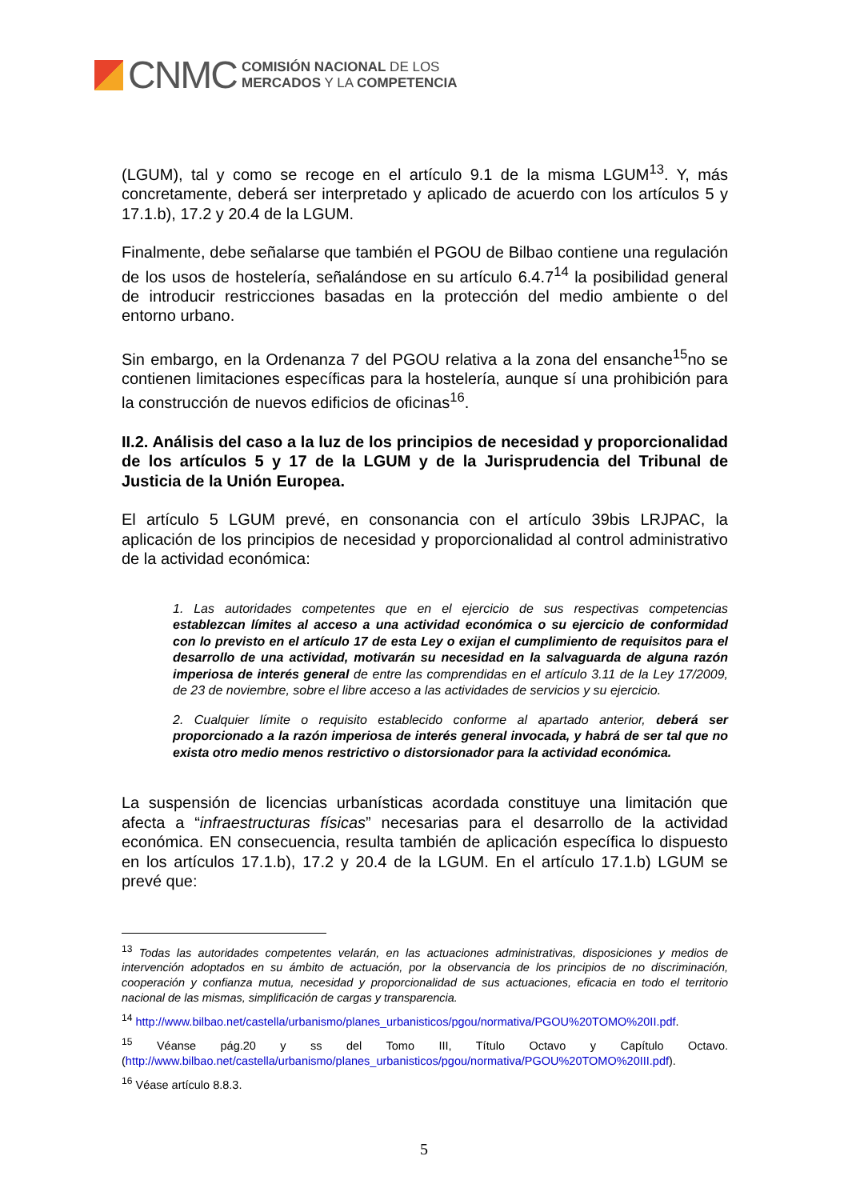CNMC
COMISIÓN NACIONAL DE LOS
MERCADOS Y LA COMPETENCIA
(LGUM), tal y como se recoge en el artículo 9.1 de la misma LGUM<sup>13</sup>. Y, más concretamente, deberá ser interpretado y aplicado de acuerdo con los artículos 5 y 17.1.b), 17.2 y 20.4 de la LGUM.
Finalmente, debe señalarse que también el PGOU de Bilbao contiene una regulación de los usos de hostelería, señalándose en su artículo 6.4.7<sup>14</sup> la posibilidad general de introducir restricciones basadas en la protección del medio ambiente o del entorno urbano.
Sin embargo, en la Ordenanza 7 del PGOU relativa a la zona del ensanche<sup>15</sup>no se contienen limitaciones específicas para la hostelería, aunque sí una prohibición para la construcción de nuevos edificios de oficinas<sup>16</sup>.
II.2. Análisis del caso a la luz de los principios de necesidad y proporcionalidad de los artículos 5 y 17 de la LGUM y de la Jurisprudencia del Tribunal de Justicia de la Unión Europea.
El artículo 5 LGUM prevé, en consonancia con el artículo 39bis LRJPAC, la aplicación de los principios de necesidad y proporcionalidad al control administrativo de la actividad económica:
1. Las autoridades competentes que en el ejercicio de sus respectivas competencias establezcan límites al acceso a una actividad económica o su ejercicio de conformidad con lo previsto en el artículo 17 de esta Ley o exijan el cumplimiento de requisitos para el desarrollo de una actividad, motivarán su necesidad en la salvaguarda de alguna razón imperiosa de interés general de entre las comprendidas en el artículo 3.11 de la Ley 17/2009, de 23 de noviembre, sobre el libre acceso a las actividades de servicios y su ejercicio.
2. Cualquier límite o requisito establecido conforme al apartado anterior, deberá ser proporcionado a la razón imperiosa de interés general invocada, y habrá de ser tal que no exista otro medio menos restrictivo o distorsionador para la actividad económica.
La suspensión de licencias urbanísticas acordada constituye una limitación que afecta a “infraestructuras físicas” necesarias para el desarrollo de la actividad económica. EN consecuencia, resulta también de aplicación específica lo dispuesto en los artículos 17.1.b), 17.2 y 20.4 de la LGUM. En el artículo 17.1.b) LGUM se prevé que:
<sup>13</sup> Todas las autoridades competentes velarán, en las actuaciones administrativas, disposiciones y medios de intervención adoptados en su ámbito de actuación, por la observancia de los principios de no discriminación, cooperación y confianza mutua, necesidad y proporcionalidad de sus actuaciones, eficacia en todo el territorio nacional de las mismas, simplificación de cargas y transparencia.
<sup>14</sup> http://www.bilbao.net/castella/urbanismo/planes_urbanisticos/pgou/normativa/PGOU%20TOMO%20II.pdf.
<sup>15</sup> Véanse pág.20 y ss del Tomo III, Título Octavo y Capítulo Octavo. (http://www.bilbao.net/castella/urbanismo/planes_urbanisticos/pgou/normativa/PGOU%20TOMO%20III.pdf).
<sup>16</sup> Véase artículo 8.8.3.
5